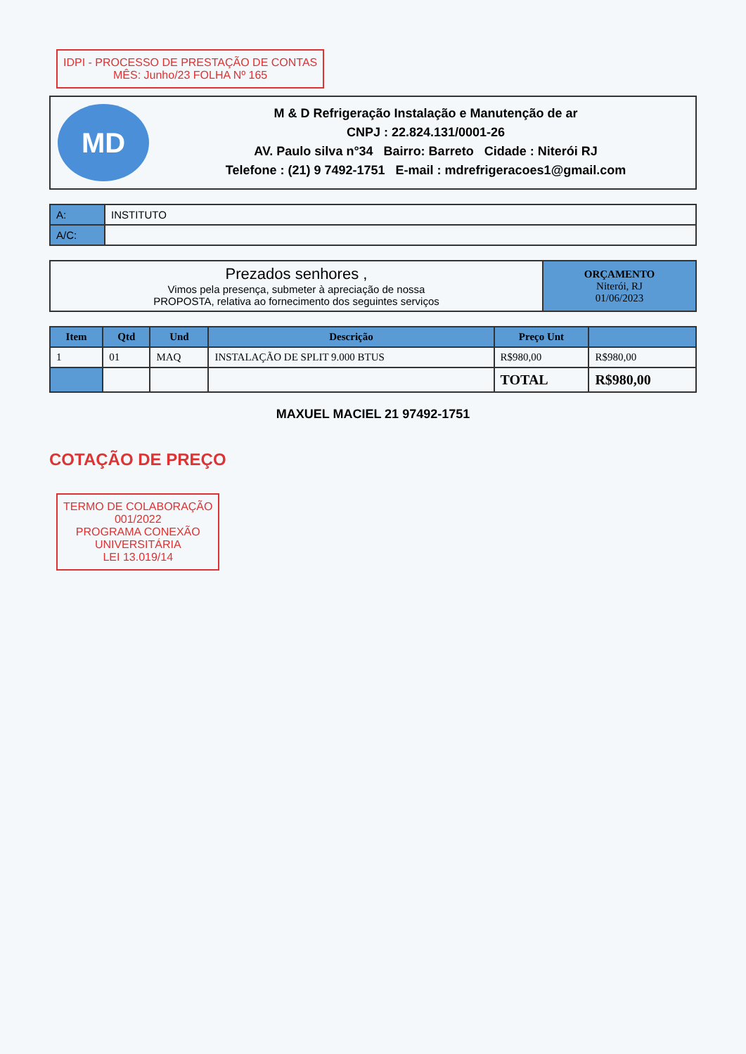IDPI - PROCESSO DE PRESTAÇÃO DE CONTAS
MÊS: Junho/23 FOLHA Nº 165
MD
M & D Refrigeração Instalação e Manutenção de ar
CNPJ : 22.824.131/0001-26
AV. Paulo silva n°34 Bairro: Barreto Cidade : Niterói RJ
Telefone : (21) 9 7492-1751 E-mail : mdrefrigeracoes1@gmail.com
| A: | INSTITUTO |
| A/C: | |
| Prezados senhores , Vimos pela presença, submeter à apreciação de nossa PROPOSTA, relativa ao fornecimento dos seguintes serviços | ORÇAMENTO Niterói, RJ 01/06/2023 |
| Item | Qtd | Und | Descrição | Preço Unt | |
| --- | --- | --- | --- | --- | --- |
| 1 | 01 | MAQ | INSTALAÇÃO DE SPLIT 9.000 BTUS | R$980,00 | R$980,00 |
| | | | | TOTAL | R$980,00 |
MAXUEL MACIEL 21 97492-1751
COTAÇÃO DE PREÇO
TERMO DE COLABORAÇÃO
001/2022
PROGRAMA CONEXÃO
UNIVERSITÁRIA
LEI 13.019/14